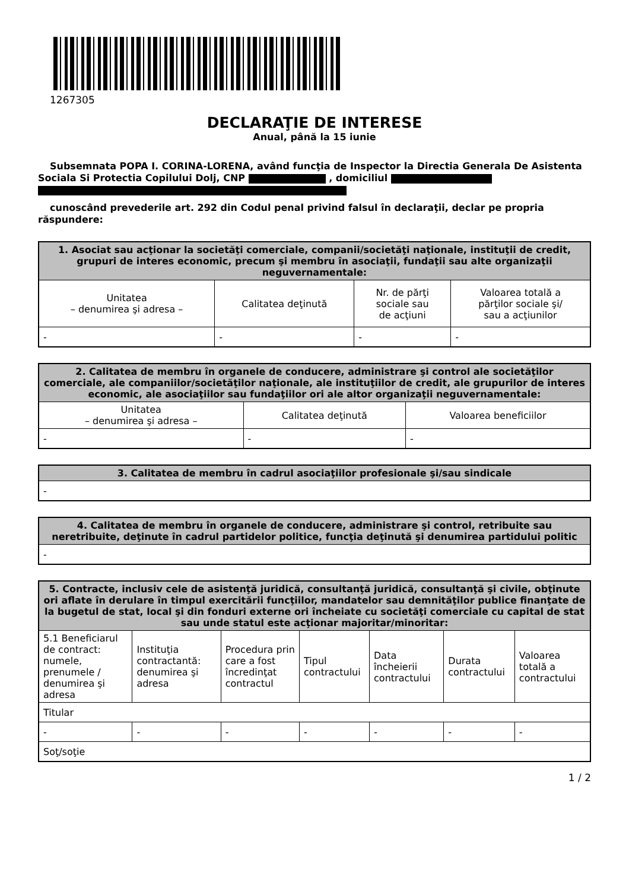1267305
DECLARAŢIE DE INTERESE
Anual, până la 15 iunie
Subsemnata POPA I. CORINA-LORENA, având funcţia de Inspector la Directia Generala De Asistenta Sociala Si Protectia Copilului Dolj, CNP , domiciliul
cunoscând prevederile art. 292 din Codul penal privind falsul în declaraţii, declar pe propria răspundere:
| 1. Asociat sau acţionar la societăţi comerciale, companii/societăţi naţionale, instituţii de credit, grupuri de interes economic, precum şi membru în asociaţii, fundaţii sau alte organizaţii neguvernamentale: | | | |
| --- | --- | --- | --- |
| Unitatea – denumirea şi adresa – | Calitatea deţinută | Nr. de părţi sociale sau de acţiuni | Valoarea totală a părţilor sociale şi/ sau a acţiunilor |
| - | - | - | - |
| 2. Calitatea de membru în organele de conducere, administrare şi control ale societăţilor comerciale, ale companiilor/societăţilor naţionale, ale instituţiilor de credit, ale grupurilor de interes economic, ale asociaţiilor sau fundaţiilor ori ale altor organizaţii neguvernamentale: | | |
| --- | --- | --- |
| Unitatea – denumirea şi adresa – | Calitatea deţinută | Valoarea beneficiilor |
| - | - | - |
| 3. Calitatea de membru în cadrul asociaţiilor profesionale şi/sau sindicale |
| --- |
| - |
| 4. Calitatea de membru în organele de conducere, administrare şi control, retribuite sau neretribuite, deţinute în cadrul partidelor politice, funcţia deţinută şi denumirea partidului politic |
| --- |
| - |
| 5. Contracte, inclusiv cele de asistenţă juridică, consultanţă juridică, consultanţă şi civile, obţinute ori aflate în derulare în timpul exercitării funcţiilor, mandatelor sau demnităţilor publice finanţate de la bugetul de stat, local şi din fonduri externe ori încheiate cu societăţi comerciale cu capital de stat sau unde statul este acţionar majoritar/minoritar: | | | | | | |
| --- | --- | --- | --- | --- | --- | --- |
| 5.1 Beneficiarul de contract: numele, prenumele / denumirea şi adresa | Instituţia contractantă: denumirea şi adresa | Procedura prin care a fost încredinţat contractul | Tipul contractului | Data încheierii contractului | Durata contractului | Valoarea totală a contractului |
| Titular | | | | | | |
| - | - | - | - | - | - | - |
| Soţ/soţie | | | | | | |
1 / 2